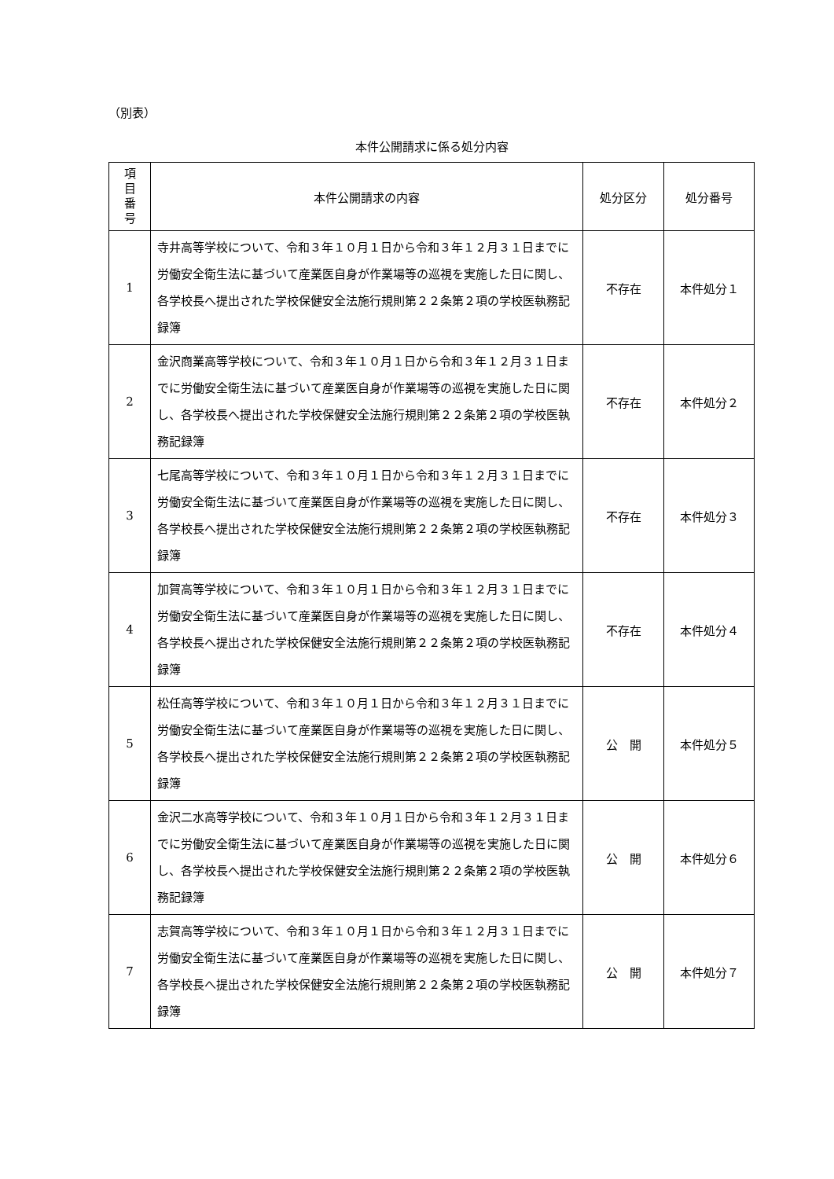（別表）
本件公開請求に係る処分内容
| 項 目 番 号 | 本件公開請求の内容 | 処分区分 | 処分番号 |
| --- | --- | --- | --- |
| 1 | 寺井高等学校について、令和３年１０月１日から令和３年１２月３１日までに労働安全衛生法に基づいて産業医自身が作業場等の巡視を実施した日に関し、各学校長へ提出された学校保健安全法施行規則第２２条第２項の学校医執務記録簿 | 不存在 | 本件処分１ |
| 2 | 金沢商業高等学校について、令和３年１０月１日から令和３年１２月３１日までに労働安全衛生法に基づいて産業医自身が作業場等の巡視を実施した日に関し、各学校長へ提出された学校保健安全法施行規則第２２条第２項の学校医執務記録簿 | 不存在 | 本件処分２ |
| 3 | 七尾高等学校について、令和３年１０月１日から令和３年１２月３１日までに労働安全衛生法に基づいて産業医自身が作業場等の巡視を実施した日に関し、各学校長へ提出された学校保健安全法施行規則第２２条第２項の学校医執務記録簿 | 不存在 | 本件処分３ |
| 4 | 加賀高等学校について、令和３年１０月１日から令和３年１２月３１日までに労働安全衛生法に基づいて産業医自身が作業場等の巡視を実施した日に関し、各学校長へ提出された学校保健安全法施行規則第２２条第２項の学校医執務記録簿 | 不存在 | 本件処分４ |
| 5 | 松任高等学校について、令和３年１０月１日から令和３年１２月３１日までに労働安全衛生法に基づいて産業医自身が作業場等の巡視を実施した日に関し、各学校長へ提出された学校保健安全法施行規則第２２条第２項の学校医執務記録簿 | 公 開 | 本件処分５ |
| 6 | 金沢二水高等学校について、令和３年１０月１日から令和３年１２月３１日までに労働安全衛生法に基づいて産業医自身が作業場等の巡視を実施した日に関し、各学校長へ提出された学校保健安全法施行規則第２２条第２項の学校医執務記録簿 | 公 開 | 本件処分６ |
| 7 | 志賀高等学校について、令和３年１０月１日から令和３年１２月３１日までに労働安全衛生法に基づいて産業医自身が作業場等の巡視を実施した日に関し、各学校長へ提出された学校保健安全法施行規則第２２条第２項の学校医執務記録簿 | 公 開 | 本件処分７ |